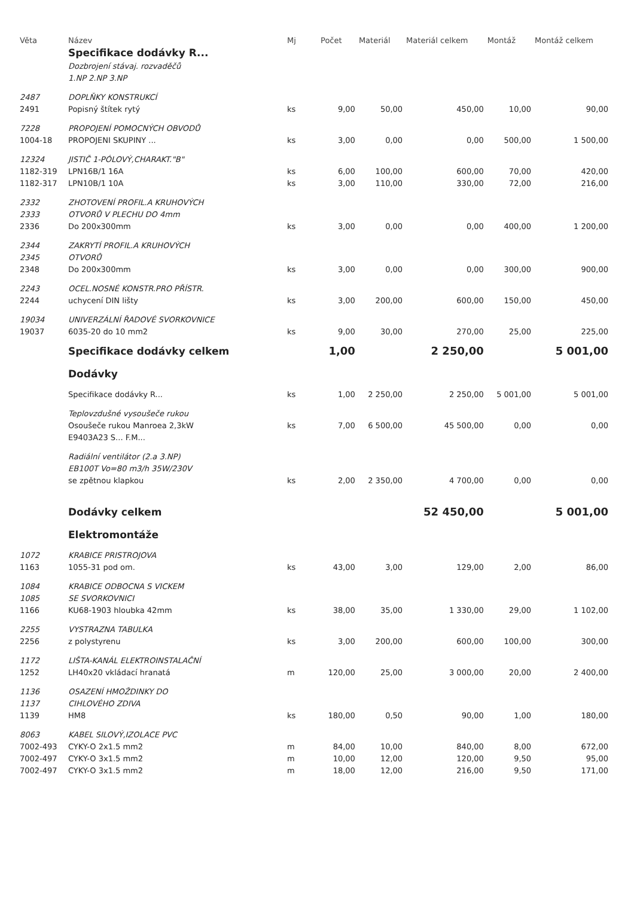| Věta | Název | Mj | Počet | Materiál | Materiál celkem | Montáž | Montáž celkem |
| --- | --- | --- | --- | --- | --- | --- | --- |
| | Specifikace dodávky R... | | | | | | |
| | Dozbrojení stávaj. rozvaděčů | | | | | | |
| | 1.NP 2.NP 3.NP | | | | | | |
| 2487 | DOPLŇKY KONSTRUKCÍ | | | | | | |
| 2491 | Popisný štítek rytý | ks | 9,00 | 50,00 | 450,00 | 10,00 | 90,00 |
| 7228 | PROPOJENÍ POMOCNÝCH OBVODŮ | | | | | | |
| 1004-18 | PROPOJENI SKUPINY ... | ks | 3,00 | 0,00 | 0,00 | 500,00 | 1 500,00 |
| 12324 | JISTIČ 1-PÓLOVÝ,CHARAKT."B" | | | | | | |
| 1182-319 | LPN16B/1 16A | ks | 6,00 | 100,00 | 600,00 | 70,00 | 420,00 |
| 1182-317 | LPN10B/1 10A | ks | 3,00 | 110,00 | 330,00 | 72,00 | 216,00 |
| 2332 | ZHOTOVENÍ PROFIL.A KRUHOVÝCH | | | | | | |
| 2333 | OTVORŮ V PLECHU DO 4mm | | | | | | |
| 2336 | Do 200x300mm | ks | 3,00 | 0,00 | 0,00 | 400,00 | 1 200,00 |
| 2344 | ZAKRYTÍ PROFIL.A KRUHOVÝCH | | | | | | |
| 2345 | OTVORŮ | | | | | | |
| 2348 | Do 200x300mm | ks | 3,00 | 0,00 | 0,00 | 300,00 | 900,00 |
| 2243 | OCEL.NOSNÉ KONSTR.PRO PŘÍSTR. | | | | | | |
| 2244 | uchycení DIN lišty | ks | 3,00 | 200,00 | 600,00 | 150,00 | 450,00 |
| 19034 | UNIVERZÁLNÍ ŘADOVÉ SVORKOVNICE | | | | | | |
| 19037 | 6035-20 do 10 mm2 | ks | 9,00 | 30,00 | 270,00 | 25,00 | 225,00 |
| | Specifikace dodávky celkem | | 1,00 | | 2 250,00 | | 5 001,00 |
| | Dodávky | | | | | | |
| | Specifikace dodávky R... | ks | 1,00 | 2 250,00 | 2 250,00 | 5 001,00 | 5 001,00 |
| | Teplovzdušné vysoušeče rukou | | | | | | |
| | Osoušeče rukou Manroea 2,3kW | ks | 7,00 | 6 500,00 | 45 500,00 | 0,00 | 0,00 |
| | E9403A23 S... F.M... | | | | | | |
| | Radiální ventilátor (2.a 3.NP) | | | | | | |
| | EB100T Vo=80 m3/h 35W/230V | | | | | | |
| | se zpětnou klapkou | ks | 2,00 | 2 350,00 | 4 700,00 | 0,00 | 0,00 |
| | Dodávky celkem | | | | 52 450,00 | | 5 001,00 |
| | Elektromontáže | | | | | | |
| 1072 | KRABICE PRISTROJOVA | | | | | | |
| 1163 | 1055-31 pod om. | ks | 43,00 | 3,00 | 129,00 | 2,00 | 86,00 |
| 1084 | KRABICE ODBOCNA S VICKEM | | | | | | |
| 1085 | SE SVORKOVNICI | | | | | | |
| 1166 | KU68-1903 hloubka 42mm | ks | 38,00 | 35,00 | 1 330,00 | 29,00 | 1 102,00 |
| 2255 | VYSTRAZNA TABULKA | | | | | | |
| 2256 | z polystyrenu | ks | 3,00 | 200,00 | 600,00 | 100,00 | 300,00 |
| 1172 | LIŠTA-KANÁL ELEKTROINSTALAČNÍ | | | | | | |
| 1252 | LH40x20 vkládací hranatá | m | 120,00 | 25,00 | 3 000,00 | 20,00 | 2 400,00 |
| 1136 | OSAZENÍ HMOŽDINKY DO | | | | | | |
| 1137 | CIHLOVÉHO ZDIVA | | | | | | |
| 1139 | HM8 | ks | 180,00 | 0,50 | 90,00 | 1,00 | 180,00 |
| 8063 | KABEL SILOVÝ,IZOLACE PVC | | | | | | |
| 7002-493 | CYKY-O 2x1.5 mm2 | m | 84,00 | 10,00 | 840,00 | 8,00 | 672,00 |
| 7002-497 | CYKY-O 3x1.5 mm2 | m | 10,00 | 12,00 | 120,00 | 9,50 | 95,00 |
| 7002-497 | CYKY-O 3x1.5 mm2 | m | 18,00 | 12,00 | 216,00 | 9,50 | 171,00 |